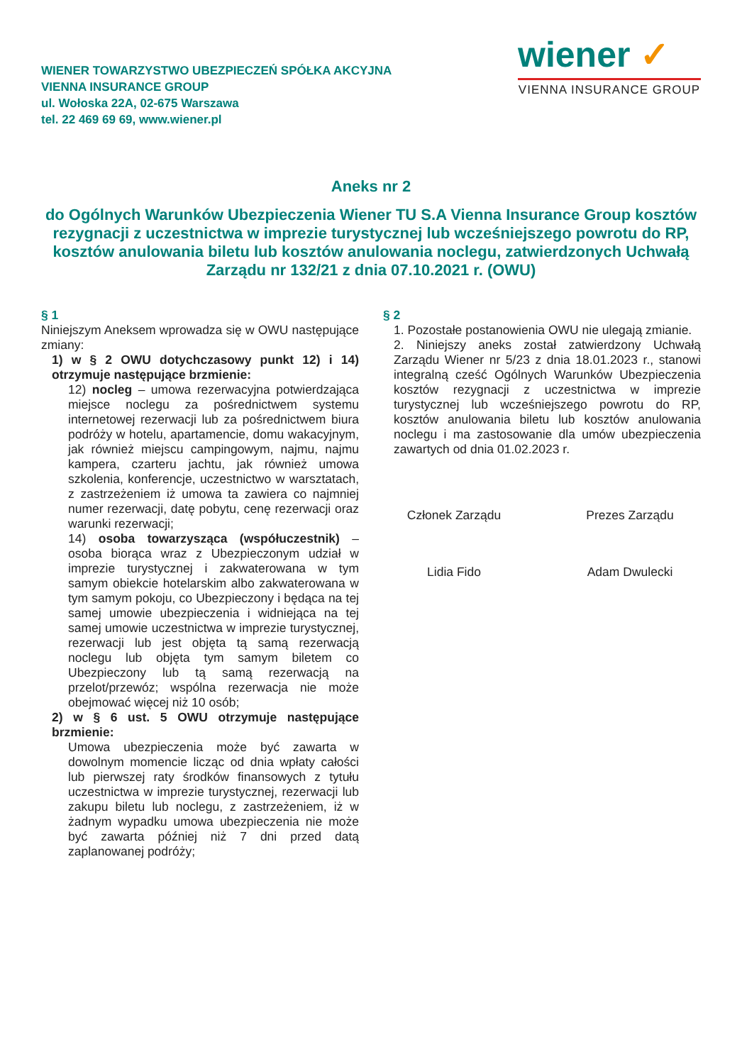WIENER TOWARZYSTWO UBEZPIECZEŃ SPÓŁKA AKCYJNA
VIENNA INSURANCE GROUP
ul. Wołoska 22A, 02-675 Warszawa
tel. 22 469 69 69, www.wiener.pl
wiener ✓
VIENNA INSURANCE GROUP
Aneks nr 2
do Ogólnych Warunków Ubezpieczenia Wiener TU S.A Vienna Insurance Group kosztów rezygnacji z uczestnictwa w imprezie turystycznej lub wcześniejszego powrotu do RP, kosztów anulowania biletu lub kosztów anulowania noclegu, zatwierdzonych Uchwałą Zarządu nr 132/21 z dnia 07.10.2021 r. (OWU)
§ 1
Niniejszym Aneksem wprowadza się w OWU następujące zmiany:
1) w § 2 OWU dotychczasowy punkt 12) i 14) otrzymuje następujące brzmienie:
12) nocleg – umowa rezerwacyjna potwierdzająca miejsce noclegu za pośrednictwem systemu internetowej rezerwacji lub za pośrednictwem biura podróży w hotelu, apartamencie, domu wakacyjnym, jak również miejscu campingowym, najmu, najmu kampera, czarteru jachtu, jak również umowa szkolenia, konferencje, uczestnictwo w warsztatach, z zastrzeżeniem iż umowa ta zawiera co najmniej numer rezerwacji, datę pobytu, cenę rezerwacji oraz warunki rezerwacji;
14) osoba towarzysząca (współuczestnik) – osoba biorąca wraz z Ubezpieczonym udział w imprezie turystycznej i zakwaterowana w tym samym obiekcie hotelarskim albo zakwaterowana w tym samym pokoju, co Ubezpieczony i będąca na tej samej umowie ubezpieczenia i widniejąca na tej samej umowie uczestnictwa w imprezie turystycznej, rezerwacji lub jest objęta tą samą rezerwacją noclegu lub objęta tym samym biletem co Ubezpieczony lub tą samą rezerwacją na przelot/przewóz; wspólna rezerwacja nie może obejmować więcej niż 10 osób;
2) w § 6 ust. 5 OWU otrzymuje następujące brzmienie:
Umowa ubezpieczenia może być zawarta w dowolnym momencie licząc od dnia wpłaty całości lub pierwszej raty środków finansowych z tytułu uczestnictwa w imprezie turystycznej, rezerwacji lub zakupu biletu lub noclegu, z zastrzeżeniem, iż w żadnym wypadku umowa ubezpieczenia nie może być zawarta później niż 7 dni przed datą zaplanowanej podróży;
§ 2
1. Pozostałe postanowienia OWU nie ulegają zmianie.
2. Niniejszy aneks został zatwierdzony Uchwałą Zarządu Wiener nr 5/23 z dnia 18.01.2023 r., stanowi integralną cześć Ogólnych Warunków Ubezpieczenia kosztów rezygnacji z uczestnictwa w imprezie turystycznej lub wcześniejszego powrotu do RP, kosztów anulowania biletu lub kosztów anulowania noclegu i ma zastosowanie dla umów ubezpieczenia zawartych od dnia 01.02.2023 r.
Członek Zarządu
Lidia Fido
Prezes Zarządu
Adam Dwulecki